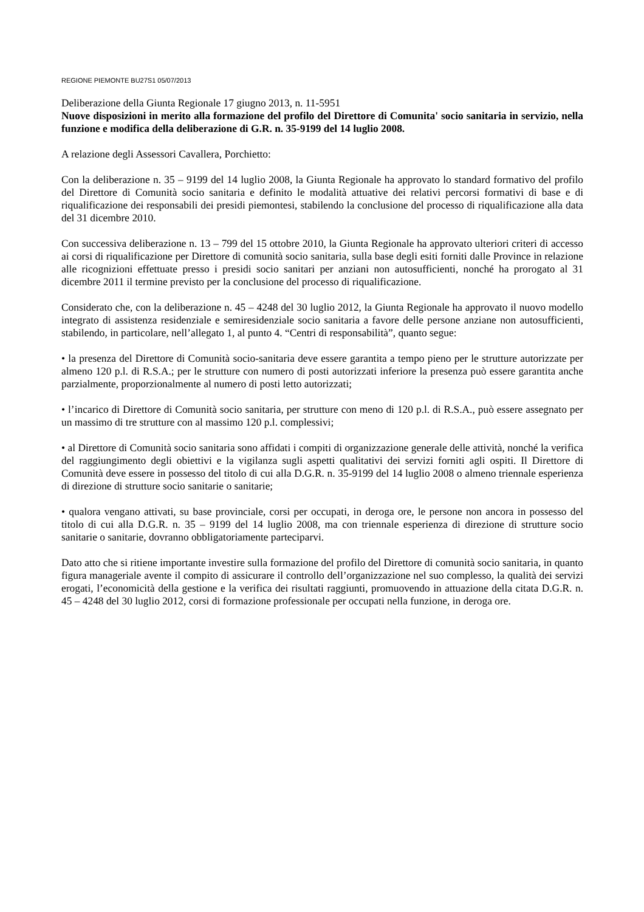REGIONE PIEMONTE BU27S1 05/07/2013
Deliberazione della Giunta Regionale 17 giugno 2013, n. 11-5951
Nuove disposizioni in merito alla formazione del profilo del Direttore di Comunita' socio sanitaria in servizio, nella funzione e modifica della deliberazione di G.R. n. 35-9199 del 14 luglio 2008.
A relazione degli Assessori Cavallera, Porchietto:
Con la deliberazione n. 35 – 9199 del 14 luglio 2008, la Giunta Regionale ha approvato lo standard formativo del profilo del Direttore di Comunità socio sanitaria e definito le modalità attuative dei relativi percorsi formativi di base e di riqualificazione dei responsabili dei presidi piemontesi, stabilendo la conclusione del processo di riqualificazione alla data del 31 dicembre 2010.
Con successiva deliberazione n. 13 – 799 del 15 ottobre 2010, la Giunta Regionale ha approvato ulteriori criteri di accesso ai corsi di riqualificazione per Direttore di comunità socio sanitaria, sulla base degli esiti forniti dalle Province in relazione alle ricognizioni effettuate presso i presidi socio sanitari per anziani non autosufficienti, nonché ha prorogato al 31 dicembre 2011 il termine previsto per la conclusione del processo di riqualificazione.
Considerato che, con la deliberazione n. 45 – 4248 del 30 luglio 2012, la Giunta Regionale ha approvato il nuovo modello integrato di assistenza residenziale e semiresidenziale socio sanitaria a favore delle persone anziane non autosufficienti, stabilendo, in particolare, nell’allegato 1, al punto 4. “Centri di responsabilità”, quanto segue:
• la presenza del Direttore di Comunità socio-sanitaria deve essere garantita a tempo pieno per le strutture autorizzate per almeno 120 p.l. di R.S.A.; per le strutture con numero di posti autorizzati inferiore la presenza può essere garantita anche parzialmente, proporzionalmente al numero di posti letto autorizzati;
• l’incarico di Direttore di Comunità socio sanitaria, per strutture con meno di 120 p.l. di R.S.A., può essere assegnato per un massimo di tre strutture con al massimo 120 p.l. complessivi;
• al Direttore di Comunità socio sanitaria sono affidati i compiti di organizzazione generale delle attività, nonché la verifica del raggiungimento degli obiettivi e la vigilanza sugli aspetti qualitativi dei servizi forniti agli ospiti. Il Direttore di Comunità deve essere in possesso del titolo di cui alla D.G.R. n. 35-9199 del 14 luglio 2008 o almeno triennale esperienza di direzione di strutture socio sanitarie o sanitarie;
• qualora vengano attivati, su base provinciale, corsi per occupati, in deroga ore, le persone non ancora in possesso del titolo di cui alla D.G.R. n. 35 – 9199 del 14 luglio 2008, ma con triennale esperienza di direzione di strutture socio sanitarie o sanitarie, dovranno obbligatoriamente parteciparvi.
Dato atto che si ritiene importante investire sulla formazione del profilo del Direttore di comunità socio sanitaria, in quanto figura manageriale avente il compito di assicurare il controllo dell’organizzazione nel suo complesso, la qualità dei servizi erogati, l’economicità della gestione e la verifica dei risultati raggiunti, promuovendo in attuazione della citata D.G.R. n. 45 – 4248 del 30 luglio 2012, corsi di formazione professionale per occupati nella funzione, in deroga ore.